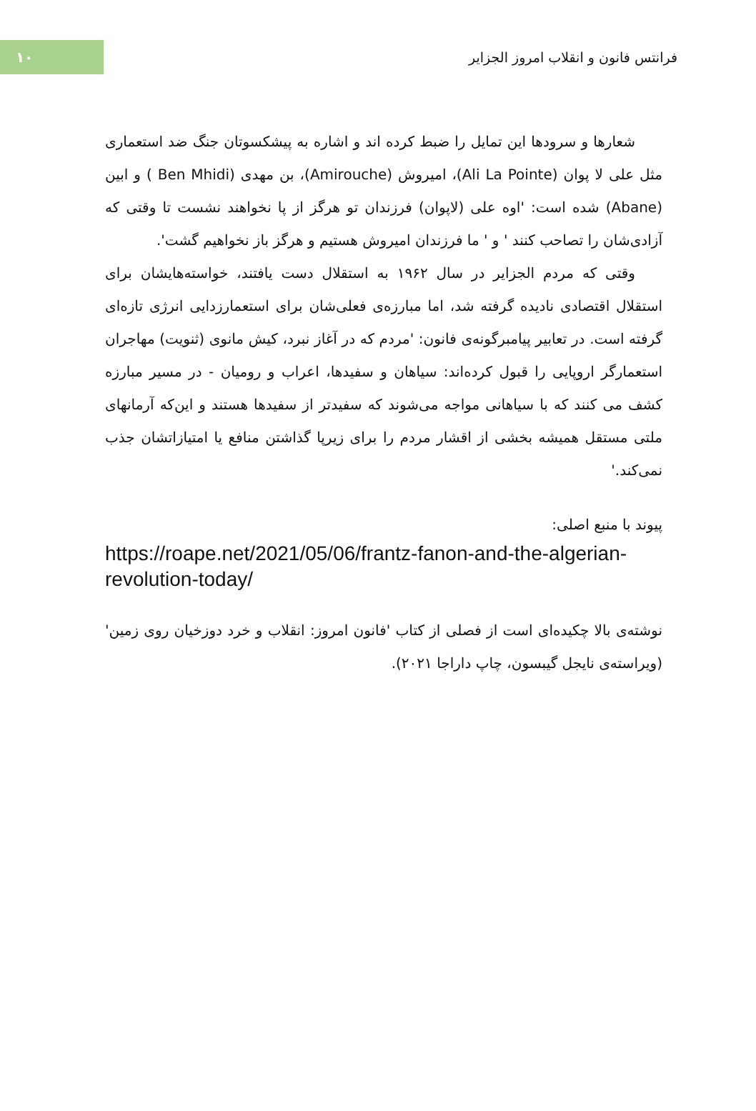۱۰
فرانتس فانون و انقلاب امروز الجزایر
شعارها و سرودها این تمایل را ضبط کرده اند و اشاره به پیشکسوتان جنگ ضد استعماری مثل علی لا پوان (Ali La Pointe)، امیروش (Amirouche)، بن مهدی (Ben Mhidi ) و ابین (Abane) شده است: 'اوه علی (لاپوان) فرزندان تو هرگز از پا نخواهند نشست تا وقتی که آزادی‌شان را تصاحب کنند ' و ' ما فرزندان امیروش هستیم و هرگز باز نخواهیم گشت'.
وقتی که مردم الجزایر در سال ۱۹۶۲ به استقلال دست یافتند، خواسته‌هایشان برای استقلال اقتصادی نادیده گرفته شد، اما مبارزه‌ی فعلی‌شان برای استعمارزدایی انرژی تازه‌ای گرفته است. در تعابیر پیامبرگونه‌ی فانون: 'مردم که در آغاز نبرد، کیش مانوی (ثنویت) مهاجران استعمارگر اروپایی را قبول کرده‌اند: سیاهان و سفیدها، اعراب و رومیان - در مسیر مبارزه کشف می کنند که با سیاهانی مواجه می‌شوند که سفیدتر از سفیدها هستند و این‌که آرمانهای ملتی مستقل همیشه بخشی از اقشار مردم را برای زیرپا گذاشتن منافع یا امتیازاتشان جذب نمی‌کند.'
پیوند با منبع اصلی:
https://roape.net/2021/05/06/frantz-fanon-and-the-algerian-revolution-today/
نوشته‌ی بالا چکیده‌ای است از فصلی از کتاب 'فانون امروز: انقلاب و خرد دوزخیان روی زمین' (ویراسته‌ی نایجل گیبسون، چاپ داراجا ۲۰۲۱).